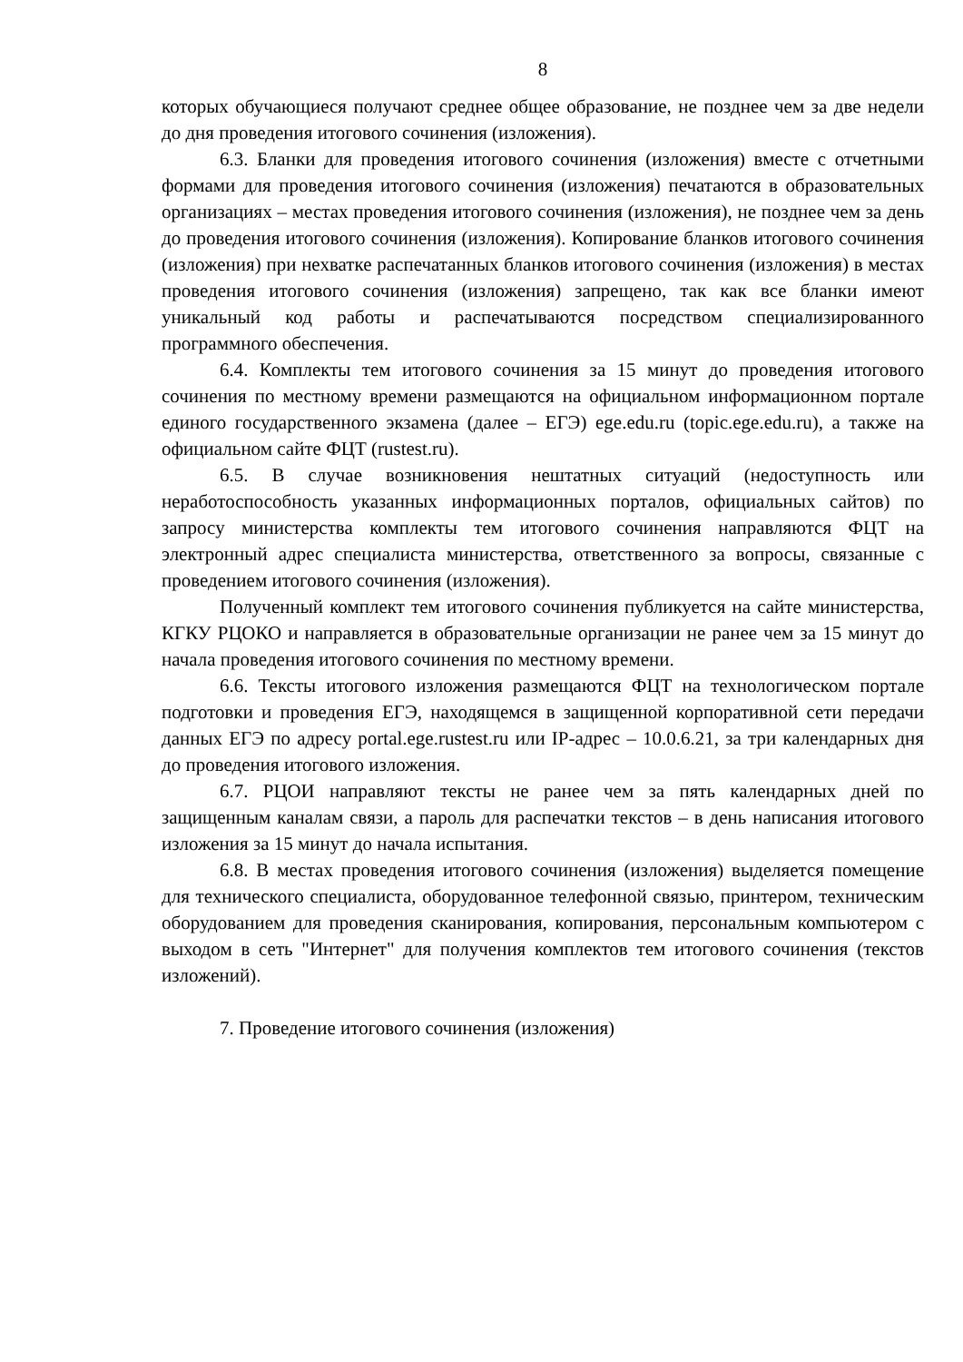8
которых обучающиеся получают среднее общее образование, не позднее чем за две недели до дня проведения итогового сочинения (изложения).
6.3. Бланки для проведения итогового сочинения (изложения) вместе с отчетными формами для проведения итогового сочинения (изложения) печатаются в образовательных организациях – местах проведения итогового сочинения (изложения), не позднее чем за день до проведения итогового сочинения (изложения). Копирование бланков итогового сочинения (изложения) при нехватке распечатанных бланков итогового сочинения (изложения) в местах проведения итогового сочинения (изложения) запрещено, так как все бланки имеют уникальный код работы и распечатываются посредством специализированного программного обеспечения.
6.4. Комплекты тем итогового сочинения за 15 минут до проведения итогового сочинения по местному времени размещаются на официальном информационном портале единого государственного экзамена (далее – ЕГЭ) ege.edu.ru (topic.ege.edu.ru), а также на официальном сайте ФЦТ (rustest.ru).
6.5. В случае возникновения нештатных ситуаций (недоступность или неработоспособность указанных информационных порталов, официальных сайтов) по запросу министерства комплекты тем итогового сочинения направляются ФЦТ на электронный адрес специалиста министерства, ответственного за вопросы, связанные с проведением итогового сочинения (изложения).
Полученный комплект тем итогового сочинения публикуется на сайте министерства, КГКУ РЦОКО и направляется в образовательные организации не ранее чем за 15 минут до начала проведения итогового сочинения по местному времени.
6.6. Тексты итогового изложения размещаются ФЦТ на технологическом портале подготовки и проведения ЕГЭ, находящемся в защищенной корпоративной сети передачи данных ЕГЭ по адресу portal.ege.rustest.ru или IP-адрес – 10.0.6.21, за три календарных дня до проведения итогового изложения.
6.7. РЦОИ направляют тексты не ранее чем за пять календарных дней по защищенным каналам связи, а пароль для распечатки текстов – в день написания итогового изложения за 15 минут до начала испытания.
6.8. В местах проведения итогового сочинения (изложения) выделяется помещение для технического специалиста, оборудованное телефонной связью, принтером, техническим оборудованием для проведения сканирования, копирования, персональным компьютером с выходом в сеть "Интернет" для получения комплектов тем итогового сочинения (текстов изложений).
7. Проведение итогового сочинения (изложения)